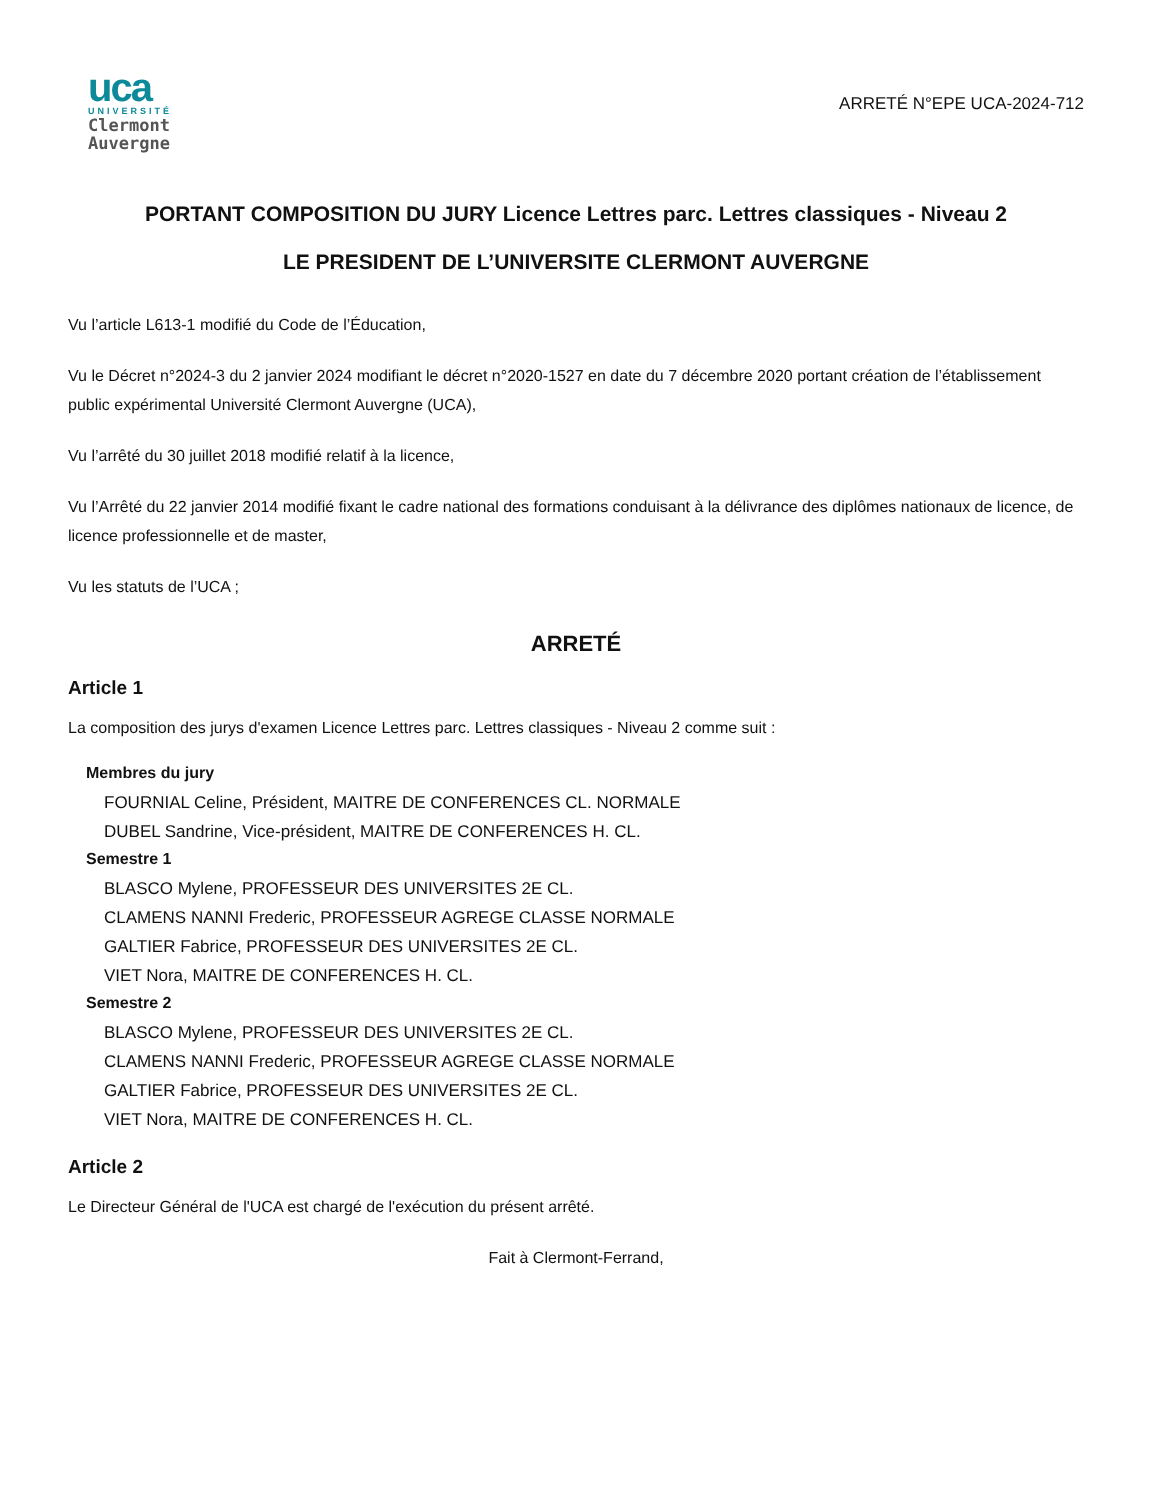uca
UNIVERSITÉ
Clermont
Auvergne
ARRETÉ N°EPE UCA-2024-712
PORTANT COMPOSITION DU JURY Licence Lettres parc. Lettres classiques - Niveau 2
LE PRESIDENT DE L’UNIVERSITE CLERMONT AUVERGNE
Vu l’article L613-1 modifié du Code de l’Éducation,
Vu le Décret n°2024-3 du 2 janvier 2024 modifiant le décret n°2020-1527 en date du 7 décembre 2020 portant création de l’établissement public expérimental Université Clermont Auvergne (UCA),
Vu l’arrêté du 30 juillet 2018 modifié relatif à la licence,
Vu l’Arrêté du 22 janvier 2014 modifié fixant le cadre national des formations conduisant à la délivrance des diplômes nationaux de licence, de licence professionnelle et de master,
Vu les statuts de l’UCA ;
ARRETÉ
Article 1
La composition des jurys d'examen Licence Lettres parc. Lettres classiques - Niveau 2 comme suit :
Membres du jury
FOURNIAL Celine, Président, MAITRE DE CONFERENCES CL. NORMALE
DUBEL Sandrine, Vice-président, MAITRE DE CONFERENCES H. CL.
Semestre 1
BLASCO Mylene, PROFESSEUR DES UNIVERSITES 2E CL.
CLAMENS NANNI Frederic, PROFESSEUR AGREGE CLASSE NORMALE
GALTIER Fabrice, PROFESSEUR DES UNIVERSITES 2E CL.
VIET Nora, MAITRE DE CONFERENCES H. CL.
Semestre 2
BLASCO Mylene, PROFESSEUR DES UNIVERSITES 2E CL.
CLAMENS NANNI Frederic, PROFESSEUR AGREGE CLASSE NORMALE
GALTIER Fabrice, PROFESSEUR DES UNIVERSITES 2E CL.
VIET Nora, MAITRE DE CONFERENCES H. CL.
Article 2
Le Directeur Général de l'UCA est chargé de l'exécution du présent arrêté.
Fait à Clermont-Ferrand,